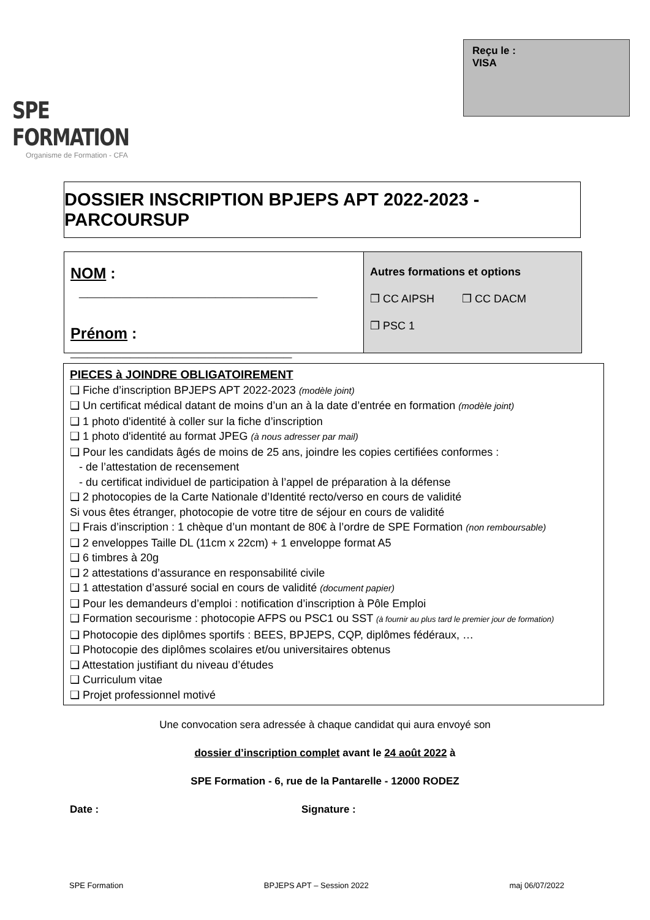SPE FORMATION
Organisme de Formation - CFA
Reçu le :
VISA
DOSSIER INSCRIPTION BPJEPS APT 2022-2023 - PARCOURSUP
NOM : ____________________________
Prénom : __________________________
Autres formations et options
❒ CC AIPSH ❒ CC DACM
❒ PSC 1
PIECES à JOINDRE OBLIGATOIREMENT
❑ Fiche d’inscription BPJEPS APT 2022-2023 (modèle joint)
❑ Un certificat médical datant de moins d’un an à la date d’entrée en formation (modèle joint)
❑ 1 photo d'identité à coller sur la fiche d’inscription
❑ 1 photo d'identité au format JPEG (à nous adresser par mail)
❑ Pour les candidats âgés de moins de 25 ans, joindre les copies certifiées conformes :
- de l’attestation de recensement
- du certificat individuel de participation à l’appel de préparation à la défense
❑ 2 photocopies de la Carte Nationale d’Identité recto/verso en cours de validité
Si vous êtes étranger, photocopie de votre titre de séjour en cours de validité
❑ Frais d’inscription : 1 chèque d’un montant de 80€ à l’ordre de SPE Formation (non remboursable)
❑ 2 enveloppes Taille DL (11cm x 22cm) + 1 enveloppe format A5
❑ 6 timbres à 20g
❑ 2 attestations d’assurance en responsabilité civile
❑ 1 attestation d’assuré social en cours de validité (document papier)
❑ Pour les demandeurs d’emploi : notification d’inscription à Pôle Emploi
❑ Formation secourisme : photocopie AFPS ou PSC1 ou SST (à fournir au plus tard le premier jour de formation)
❑ Photocopie des diplômes sportifs : BEES, BPJEPS, CQP, diplômes fédéraux, …
❑ Photocopie des diplômes scolaires et/ou universitaires obtenus
❑ Attestation justifiant du niveau d’études
❑ Curriculum vitae
❑ Projet professionnel motivé
Une convocation sera adressée à chaque candidat qui aura envoyé son
dossier d’inscription complet avant le 24 août 2022 à
SPE Formation - 6, rue de la Pantarelle - 12000 RODEZ
Date : Signature :
SPE Formation BPJEPS APT – Session 2022 maj 06/07/2022